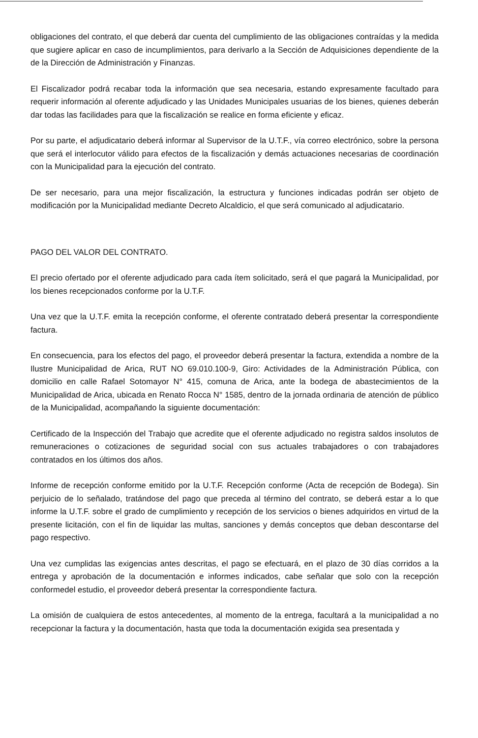obligaciones del contrato, el que deberá dar cuenta del cumplimiento de las obligaciones contraídas y la medida que sugiere aplicar en caso de incumplimientos, para derivarlo a la Sección de Adquisiciones dependiente de la de la Dirección de Administración y Finanzas.
El Fiscalizador podrá recabar toda la información que sea necesaria, estando expresamente facultado para requerir información al oferente adjudicado y las Unidades Municipales usuarias de los bienes, quienes deberán dar todas las facilidades para que la fiscalización se realice en forma eficiente y eficaz.
Por su parte, el adjudicatario deberá informar al Supervisor de la U.T.F., vía correo electrónico, sobre la persona que será el interlocutor válido para efectos de la fiscalización y demás actuaciones necesarias de coordinación con la Municipalidad para la ejecución del contrato.
De ser necesario, para una mejor fiscalización, la estructura y funciones indicadas podrán ser objeto de modificación por la Municipalidad mediante Decreto Alcaldicio, el que será comunicado al adjudicatario.
PAGO DEL VALOR DEL CONTRATO.
El precio ofertado por el oferente adjudicado para cada ítem solicitado, será el que pagará la Municipalidad, por los bienes recepcionados conforme por la U.T.F.
Una vez que la U.T.F. emita la recepción conforme, el oferente contratado deberá presentar la correspondiente factura.
En consecuencia, para los efectos del pago, el proveedor deberá presentar la factura, extendida a nombre de la Ilustre Municipalidad de Arica, RUT NO 69.010.100-9, Giro: Actividades de la Administración Pública, con domicilio en calle Rafael Sotomayor N° 415, comuna de Arica, ante la bodega de abastecimientos de la Municipalidad de Arica, ubicada en Renato Rocca N° 1585, dentro de la jornada ordinaria de atención de público de la Municipalidad, acompañando la siguiente documentación:
Certificado de la Inspección del Trabajo que acredite que el oferente adjudicado no registra saldos insolutos de remuneraciones o cotizaciones de seguridad social con sus actuales trabajadores o con trabajadores contratados en los últimos dos años.
Informe de recepción conforme emitido por la U.T.F. Recepción conforme (Acta de recepción de Bodega). Sin perjuicio de lo señalado, tratándose del pago que preceda al término del contrato, se deberá estar a lo que informe la U.T.F. sobre el grado de cumplimiento y recepción de los servicios o bienes adquiridos en virtud de la presente licitación, con el fin de liquidar las multas, sanciones y demás conceptos que deban descontarse del pago respectivo.
Una vez cumplidas las exigencias antes descritas, el pago se efectuará, en el plazo de 30 días corridos a la entrega y aprobación de la documentación e informes indicados, cabe señalar que solo con la recepción conformedel estudio, el proveedor deberá presentar la correspondiente factura.
La omisión de cualquiera de estos antecedentes, al momento de la entrega, facultará a la municipalidad a no recepcionar la factura y la documentación, hasta que toda la documentación exigida sea presentada y